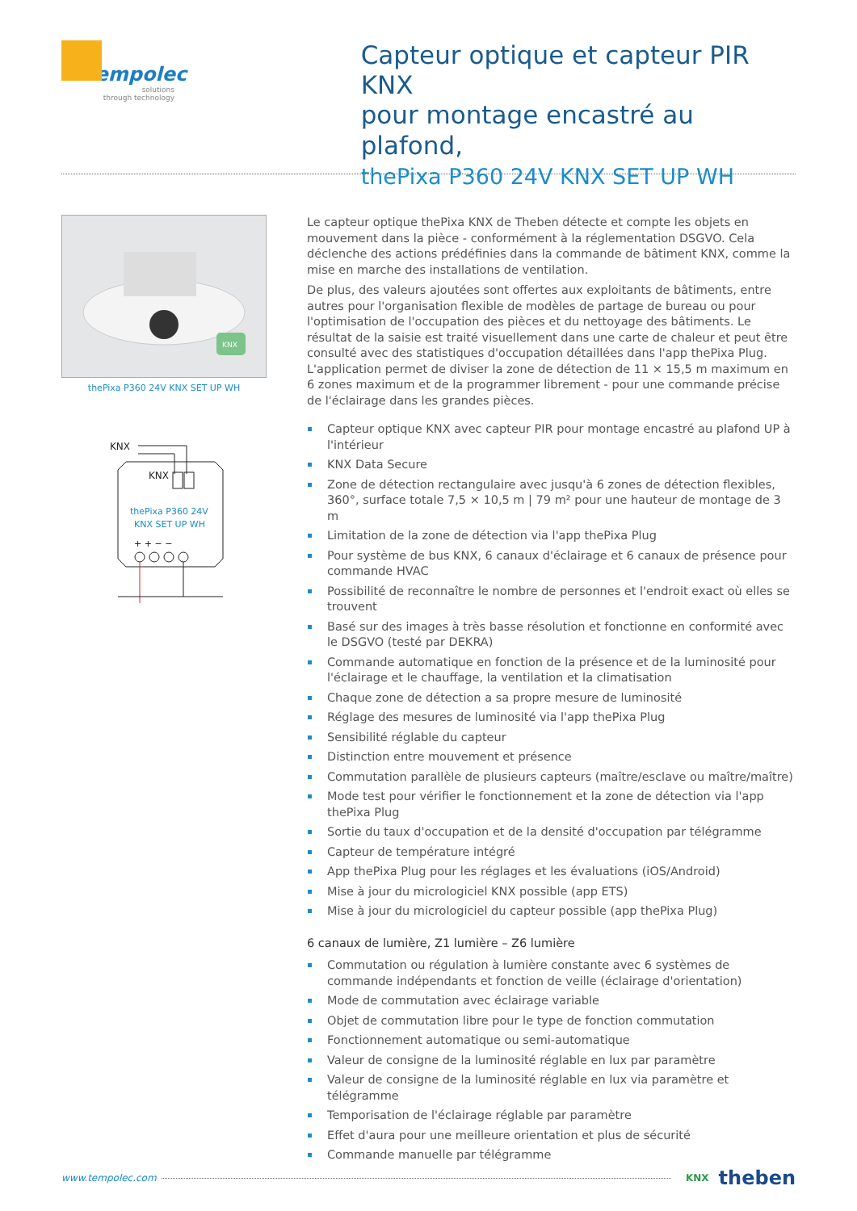tempolec
solutions
through technology
Capteur optique et capteur PIR KNX
pour montage encastré au plafond,
thePixa P360 24V KNX SET UP WH
KNX
thePixa P360 24V KNX SET UP WH
KNX
KNX
thePixa P360 24V
KNX SET UP WH
+ + − −
Le capteur optique thePixa KNX de Theben détecte et compte les objets en mouvement dans la pièce - conformément à la réglementation DSGVO. Cela déclenche des actions prédéfinies dans la commande de bâtiment KNX, comme la mise en marche des installations de ventilation.
De plus, des valeurs ajoutées sont offertes aux exploitants de bâtiments, entre autres pour l'organisation flexible de modèles de partage de bureau ou pour l'optimisation de l'occupation des pièces et du nettoyage des bâtiments. Le résultat de la saisie est traité visuellement dans une carte de chaleur et peut être consulté avec des statistiques d'occupation détaillées dans l'app thePixa Plug. L'application permet de diviser la zone de détection de 11 × 15,5 m maximum en 6 zones maximum et de la programmer librement - pour une commande précise de l'éclairage dans les grandes pièces.
Capteur optique KNX avec capteur PIR pour montage encastré au plafond UP à l'intérieur
KNX Data Secure
Zone de détection rectangulaire avec jusqu'à 6 zones de détection flexibles, 360°, surface totale 7,5 × 10,5 m | 79 m² pour une hauteur de montage de 3 m
Limitation de la zone de détection via l'app thePixa Plug
Pour système de bus KNX, 6 canaux d'éclairage et 6 canaux de présence pour commande HVAC
Possibilité de reconnaître le nombre de personnes et l'endroit exact où elles se trouvent
Basé sur des images à très basse résolution et fonctionne en conformité avec le DSGVO (testé par DEKRA)
Commande automatique en fonction de la présence et de la luminosité pour l'éclairage et le chauffage, la ventilation et la climatisation
Chaque zone de détection a sa propre mesure de luminosité
Réglage des mesures de luminosité via l'app thePixa Plug
Sensibilité réglable du capteur
Distinction entre mouvement et présence
Commutation parallèle de plusieurs capteurs (maître/esclave ou maître/maître)
Mode test pour vérifier le fonctionnement et la zone de détection via l'app thePixa Plug
Sortie du taux d'occupation et de la densité d'occupation par télégramme
Capteur de température intégré
App thePixa Plug pour les réglages et les évaluations (iOS/Android)
Mise à jour du micrologiciel KNX possible (app ETS)
Mise à jour du micrologiciel du capteur possible (app thePixa Plug)
6 canaux de lumière, Z1 lumière – Z6 lumière
Commutation ou régulation à lumière constante avec 6 systèmes de commande indépendants et fonction de veille (éclairage d'orientation)
Mode de commutation avec éclairage variable
Objet de commutation libre pour le type de fonction commutation
Fonctionnement automatique ou semi-automatique
Valeur de consigne de la luminosité réglable en lux par paramètre
Valeur de consigne de la luminosité réglable en lux via paramètre et télégramme
Temporisation de l'éclairage réglable par paramètre
Effet d'aura pour une meilleure orientation et plus de sécurité
Commande manuelle par télégramme
www.tempolec.com KNX theben